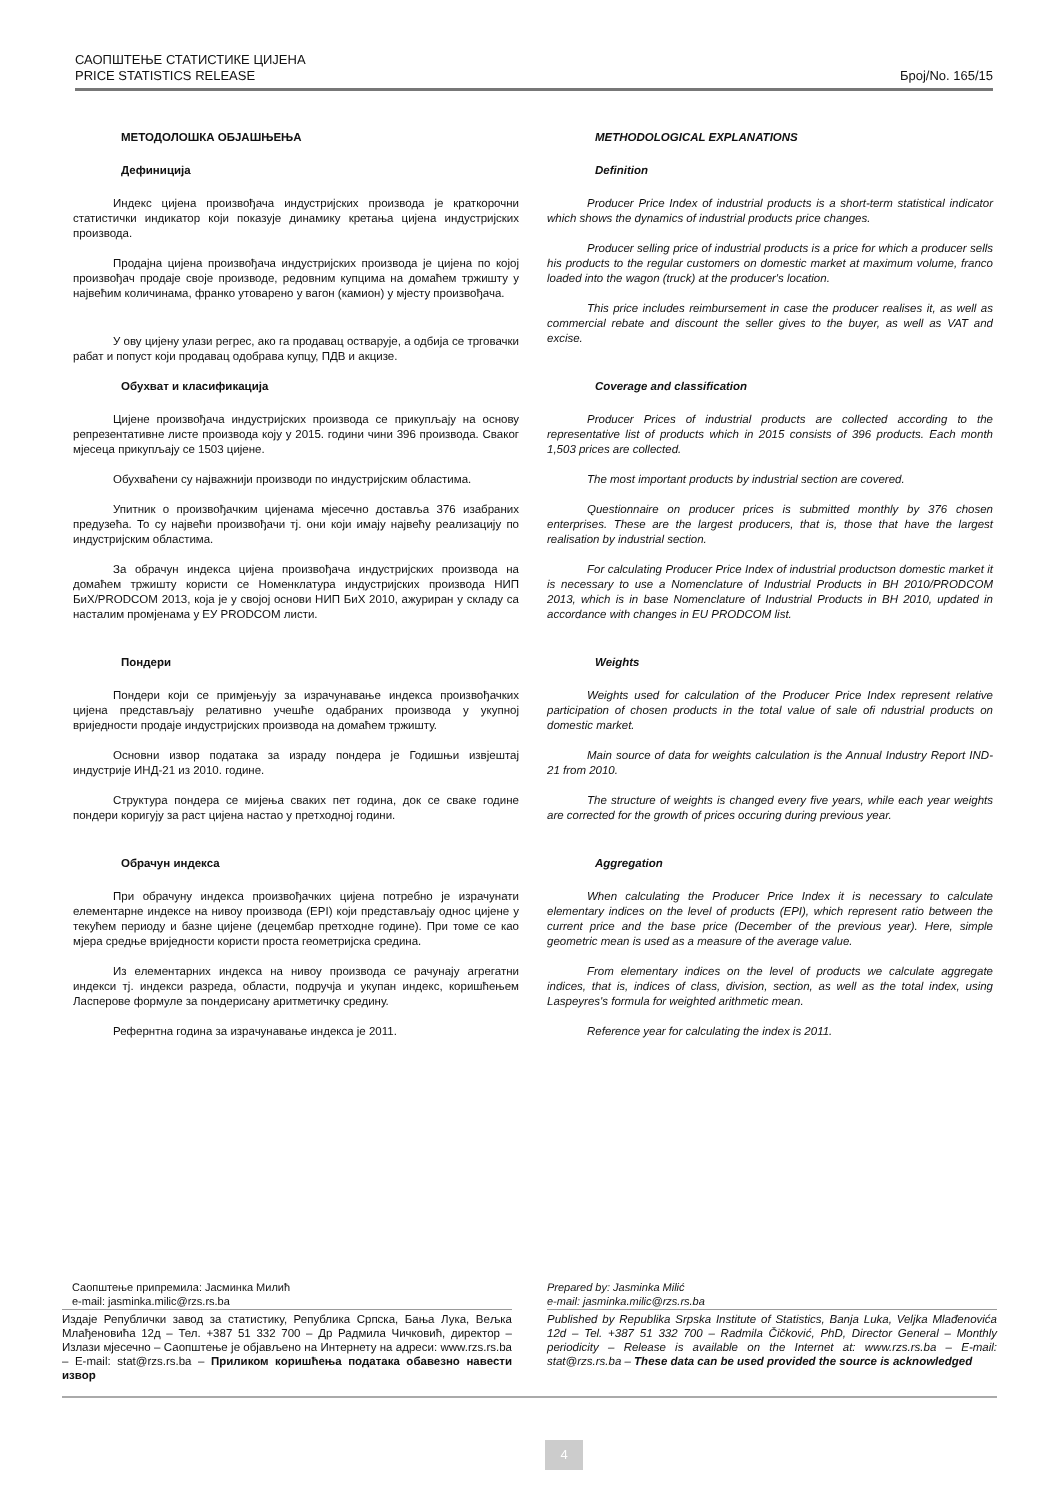САОПШТЕЊЕ СТАТИСТИКЕ ЦИЈЕНА
PRICE STATISTICS RELEASE Број/No. 165/15
МЕТОДОЛОШКА ОБЈАШЊЕЊА
Дефиниција
Индекс цијена произвођача индустријских производа је краткорочни статистички индикатор који показује динамику кретања цијена индустријских производа.
Продајна цијена произвођача индустријских производа је цијена по којој произвођач продаје своје производе, редовним купцима на домаћем тржишту у највећим количинама, франко утоварено у вагон (камион) у мјесту произвођача.
У ову цијену улази регрес, ако га продавац остварује, а одбија се трговачки рабат и попуст који продавац одобрава купцу, ПДВ и акцизе.
Обухват и класификација
Цијене произвођача индустријских производа се прикупљају на основу репрезентативне листе производа коју у 2015. години чини 396 производа. Сваког мјесеца прикупљају се 1503 цијене.
Обухваћени су најважнији производи по индустријским областима.
Упитник о произвођачким цијенама мјесечно доставља 376 изабраних предузећа. То су највећи произвођачи тј. они који имају највећу реализацију по индустријским областима.
За обрачун индекса цијена произвођача индустријских производа на домаћем тржишту користи се Номенклатура индустријских производа НИП БиХ/PRODCOM 2013, која је у својој основи НИП БиХ 2010, ажуриран у складу са насталим промјенама у ЕУ PRODCOM листи.
Пондери
Пондери који се примјењују за израчунавање индекса произвођачких цијена представљају релативно учешће одабраних производа у укупној вриједности продаје индустријских производа на домаћем тржишту.
Основни извор података за израду пондера је Годишњи извјештај индустрије ИНД-21 из 2010. године.
Структура пондера се мијења сваких пет година, док се сваке године пондери коригују за раст цијена настао у претходној години.
Обрачун индекса
При обрачуну индекса произвођачких цијена потребно је израчунати елементарне индексе на нивоу производа (EPI) који представљају однос цијене у текућем периоду и базне цијене (децембар претходне године). При томе се као мјера средње вриједности користи проста геометријска средина.
Из елементарних индекса на нивоу производа се рачунају агрегатни индекси тј. индекси разреда, области, подручја и укупан индекс, коришћењем Ласперове формуле за пондерисану аритметичку средину.
Рефернтна година за израчунавање индекса је 2011.
METHODOLOGICAL EXPLANATIONS
Definition
Producer Price Index of industrial products is a short-term statistical indicator which shows the dynamics of industrial products price changes.
Producer selling price of industrial products is a price for which a producer sells his products to the regular customers on domestic market at maximum volume, franco loaded into the wagon (truck) at the producer's location.
This price includes reimbursement in case the producer realises it, as well as commercial rebate and discount the seller gives to the buyer, as well as VAT and excise.
Coverage and classification
Producer Prices of industrial products are collected according to the representative list of products which in 2015 consists of 396 products. Each month 1,503 prices are collected.
The most important products by industrial section are covered.
Questionnaire on producer prices is submitted monthly by 376 chosen enterprises. These are the largest producers, that is, those that have the largest realisation by industrial section.
For calculating Producer Price Index of industrial productson domestic market it is necessary to use a Nomenclature of Industrial Products in BH 2010/PRODCOM 2013, which is in base Nomenclature of Industrial Products in BH 2010, updated in accordance with changes in EU PRODCOM list.
Weights
Weights used for calculation of the Producer Price Index represent relative participation of chosen products in the total value of sale ofi ndustrial products on domestic market.
Main source of data for weights calculation is the Annual Industry Report IND-21 from 2010.
The structure of weights is changed every five years, while each year weights are corrected for the growth of prices occuring during previous year.
Aggregation
When calculating the Producer Price Index it is necessary to calculate elementary indices on the level of products (EPI), which represent ratio between the current price and the base price (December of the previous year). Here, simple geometric mean is used as a measure of the average value.
From elementary indices on the level of products we calculate aggregate indices, that is, indices of class, division, section, as well as the total index, using Laspeyres's formula for weighted arithmetic mean.
Reference year for calculating the index is 2011.
Саопштење припремила: Јасминка Милић
e-mail: jasminka.milic@rzs.rs.ba
Издаје Републички завод за статистику, Република Српска, Бања Лука, Вељка Млађеновића 12д – Тел. +387 51 332 700 – Др Радмила Чичковић, директор – Излази мјесечно – Саопштење је објављено на Интернету на адреси: www.rzs.rs.ba – E-mail: stat@rzs.rs.ba – Приликом коришћења података обавезно навести извор
Prepared by: Jasminka Milić
e-mail: jasminka.milic@rzs.rs.ba
Published by Republika Srpska Institute of Statistics, Banja Luka, Veljka Mlađenovića 12d – Tel. +387 51 332 700 – Radmila Čičković, PhD, Director General – Monthly periodicity – Release is available on the Internet at: www.rzs.rs.ba – E-mail: stat@rzs.rs.ba – These data can be used provided the source is acknowledged
4